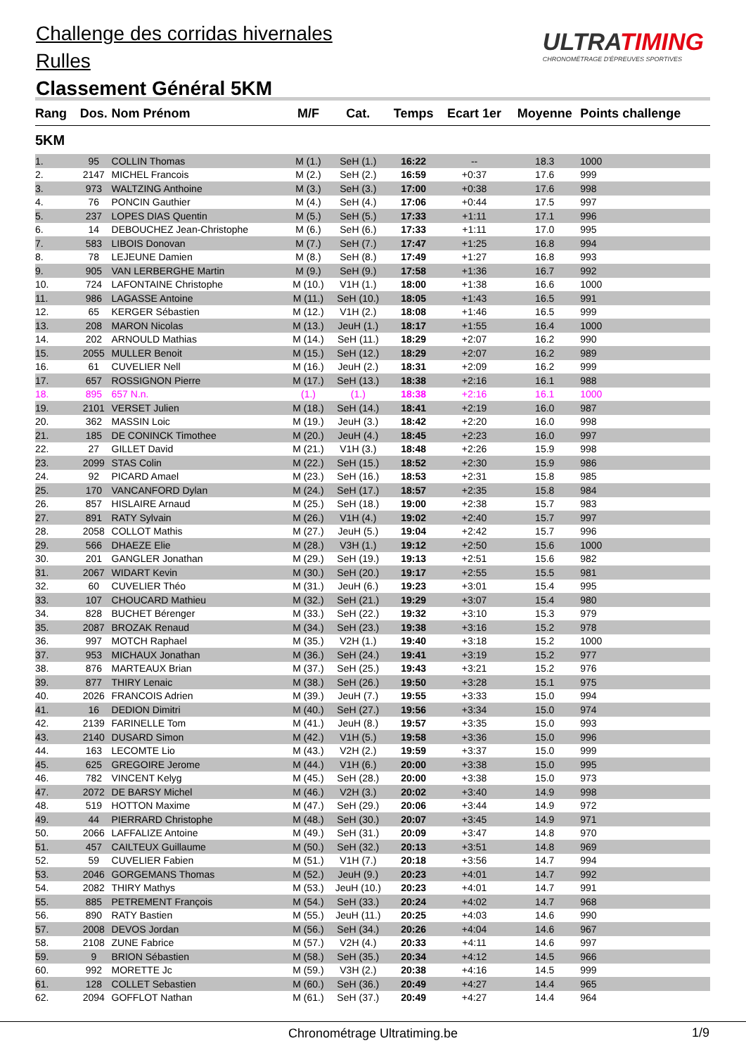Challenge des corridas hivernales
Rulles
Classement Général 5KM
ULTRATIMING
CHRONOMÉTRAGE D'ÉPREUVES SPORTIVES
| Rang | Dos. | Nom Prénom | M/F | Cat. | Temps | Ecart 1er | Moyenne | Points challenge |
| --- | --- | --- | --- | --- | --- | --- | --- | --- |
| 5KM | | | | | | | | |
| 1. | 95 | COLLIN Thomas | M (1.) | SeH (1.) | 16:22 | -- | 18.3 | 1000 |
| 2. | 2147 | MICHEL Francois | M (2.) | SeH (2.) | 16:59 | +0:37 | 17.6 | 999 |
| 3. | 973 | WALTZING Anthoine | M (3.) | SeH (3.) | 17:00 | +0:38 | 17.6 | 998 |
| 4. | 76 | PONCIN Gauthier | M (4.) | SeH (4.) | 17:06 | +0:44 | 17.5 | 997 |
| 5. | 237 | LOPES DIAS Quentin | M (5.) | SeH (5.) | 17:33 | +1:11 | 17.1 | 996 |
| 6. | 14 | DEBOUCHEZ Jean-Christophe | M (6.) | SeH (6.) | 17:33 | +1:11 | 17.0 | 995 |
| 7. | 583 | LIBOIS Donovan | M (7.) | SeH (7.) | 17:47 | +1:25 | 16.8 | 994 |
| 8. | 78 | LEJEUNE Damien | M (8.) | SeH (8.) | 17:49 | +1:27 | 16.8 | 993 |
| 9. | 905 | VAN LERBERGHE Martin | M (9.) | SeH (9.) | 17:58 | +1:36 | 16.7 | 992 |
| 10. | 724 | LAFONTAINE Christophe | M (10.) | V1H (1.) | 18:00 | +1:38 | 16.6 | 1000 |
| 11. | 986 | LAGASSE Antoine | M (11.) | SeH (10.) | 18:05 | +1:43 | 16.5 | 991 |
| 12. | 65 | KERGER Sébastien | M (12.) | V1H (2.) | 18:08 | +1:46 | 16.5 | 999 |
| 13. | 208 | MARON Nicolas | M (13.) | JeuH (1.) | 18:17 | +1:55 | 16.4 | 1000 |
| 14. | 202 | ARNOULD Mathias | M (14.) | SeH (11.) | 18:29 | +2:07 | 16.2 | 990 |
| 15. | 2055 | MULLER Benoit | M (15.) | SeH (12.) | 18:29 | +2:07 | 16.2 | 989 |
| 16. | 61 | CUVELIER Nell | M (16.) | JeuH (2.) | 18:31 | +2:09 | 16.2 | 999 |
| 17. | 657 | ROSSIGNON Pierre | M (17.) | SeH (13.) | 18:38 | +2:16 | 16.1 | 988 |
| 18. | 895 | 657 N.n. | (1.) | (1.) | 18:38 | +2:16 | 16.1 | 1000 |
| 19. | 2101 | VERSET Julien | M (18.) | SeH (14.) | 18:41 | +2:19 | 16.0 | 987 |
| 20. | 362 | MASSIN Loic | M (19.) | JeuH (3.) | 18:42 | +2:20 | 16.0 | 998 |
| 21. | 185 | DE CONINCK Timothee | M (20.) | JeuH (4.) | 18:45 | +2:23 | 16.0 | 997 |
| 22. | 27 | GILLET David | M (21.) | V1H (3.) | 18:48 | +2:26 | 15.9 | 998 |
| 23. | 2099 | STAS Colin | M (22.) | SeH (15.) | 18:52 | +2:30 | 15.9 | 986 |
| 24. | 92 | PICARD Amael | M (23.) | SeH (16.) | 18:53 | +2:31 | 15.8 | 985 |
| 25. | 170 | VANCANFORD Dylan | M (24.) | SeH (17.) | 18:57 | +2:35 | 15.8 | 984 |
| 26. | 857 | HISLAIRE Arnaud | M (25.) | SeH (18.) | 19:00 | +2:38 | 15.7 | 983 |
| 27. | 891 | RATY Sylvain | M (26.) | V1H (4.) | 19:02 | +2:40 | 15.7 | 997 |
| 28. | 2058 | COLLOT Mathis | M (27.) | JeuH (5.) | 19:04 | +2:42 | 15.7 | 996 |
| 29. | 566 | DHAEZE Elie | M (28.) | V3H (1.) | 19:12 | +2:50 | 15.6 | 1000 |
| 30. | 201 | GANGLER Jonathan | M (29.) | SeH (19.) | 19:13 | +2:51 | 15.6 | 982 |
| 31. | 2067 | WIDART Kevin | M (30.) | SeH (20.) | 19:17 | +2:55 | 15.5 | 981 |
| 32. | 60 | CUVELIER Théo | M (31.) | JeuH (6.) | 19:23 | +3:01 | 15.4 | 995 |
| 33. | 107 | CHOUCARD Mathieu | M (32.) | SeH (21.) | 19:29 | +3:07 | 15.4 | 980 |
| 34. | 828 | BUCHET Bérenger | M (33.) | SeH (22.) | 19:32 | +3:10 | 15.3 | 979 |
| 35. | 2087 | BROZAK Renaud | M (34.) | SeH (23.) | 19:38 | +3:16 | 15.2 | 978 |
| 36. | 997 | MOTCH Raphael | M (35.) | V2H (1.) | 19:40 | +3:18 | 15.2 | 1000 |
| 37. | 953 | MICHAUX Jonathan | M (36.) | SeH (24.) | 19:41 | +3:19 | 15.2 | 977 |
| 38. | 876 | MARTEAUX Brian | M (37.) | SeH (25.) | 19:43 | +3:21 | 15.2 | 976 |
| 39. | 877 | THIRY Lenaic | M (38.) | SeH (26.) | 19:50 | +3:28 | 15.1 | 975 |
| 40. | 2026 | FRANCOIS Adrien | M (39.) | JeuH (7.) | 19:55 | +3:33 | 15.0 | 994 |
| 41. | 16 | DEDION Dimitri | M (40.) | SeH (27.) | 19:56 | +3:34 | 15.0 | 974 |
| 42. | 2139 | FARINELLE Tom | M (41.) | JeuH (8.) | 19:57 | +3:35 | 15.0 | 993 |
| 43. | 2140 | DUSARD Simon | M (42.) | V1H (5.) | 19:58 | +3:36 | 15.0 | 996 |
| 44. | 163 | LECOMTE Lio | M (43.) | V2H (2.) | 19:59 | +3:37 | 15.0 | 999 |
| 45. | 625 | GREGOIRE Jerome | M (44.) | V1H (6.) | 20:00 | +3:38 | 15.0 | 995 |
| 46. | 782 | VINCENT Kelyg | M (45.) | SeH (28.) | 20:00 | +3:38 | 15.0 | 973 |
| 47. | 2072 | DE BARSY Michel | M (46.) | V2H (3.) | 20:02 | +3:40 | 14.9 | 998 |
| 48. | 519 | HOTTON Maxime | M (47.) | SeH (29.) | 20:06 | +3:44 | 14.9 | 972 |
| 49. | 44 | PIERRARD Christophe | M (48.) | SeH (30.) | 20:07 | +3:45 | 14.9 | 971 |
| 50. | 2066 | LAFFALIZE Antoine | M (49.) | SeH (31.) | 20:09 | +3:47 | 14.8 | 970 |
| 51. | 457 | CAILTEUX Guillaume | M (50.) | SeH (32.) | 20:13 | +3:51 | 14.8 | 969 |
| 52. | 59 | CUVELIER Fabien | M (51.) | V1H (7.) | 20:18 | +3:56 | 14.7 | 994 |
| 53. | 2046 | GORGEMANS Thomas | M (52.) | JeuH (9.) | 20:23 | +4:01 | 14.7 | 992 |
| 54. | 2082 | THIRY Mathys | M (53.) | JeuH (10.) | 20:23 | +4:01 | 14.7 | 991 |
| 55. | 885 | PETREMENT François | M (54.) | SeH (33.) | 20:24 | +4:02 | 14.7 | 968 |
| 56. | 890 | RATY Bastien | M (55.) | JeuH (11.) | 20:25 | +4:03 | 14.6 | 990 |
| 57. | 2008 | DEVOS Jordan | M (56.) | SeH (34.) | 20:26 | +4:04 | 14.6 | 967 |
| 58. | 2108 | ZUNE Fabrice | M (57.) | V2H (4.) | 20:33 | +4:11 | 14.6 | 997 |
| 59. | 9 | BRION Sébastien | M (58.) | SeH (35.) | 20:34 | +4:12 | 14.5 | 966 |
| 60. | 992 | MORETTE Jc | M (59.) | V3H (2.) | 20:38 | +4:16 | 14.5 | 999 |
| 61. | 128 | COLLET Sebastien | M (60.) | SeH (36.) | 20:49 | +4:27 | 14.4 | 965 |
| 62. | 2094 | GOFFLOT Nathan | M (61.) | SeH (37.) | 20:49 | +4:27 | 14.4 | 964 |
Chronométrage Ultratiming.be 1/9